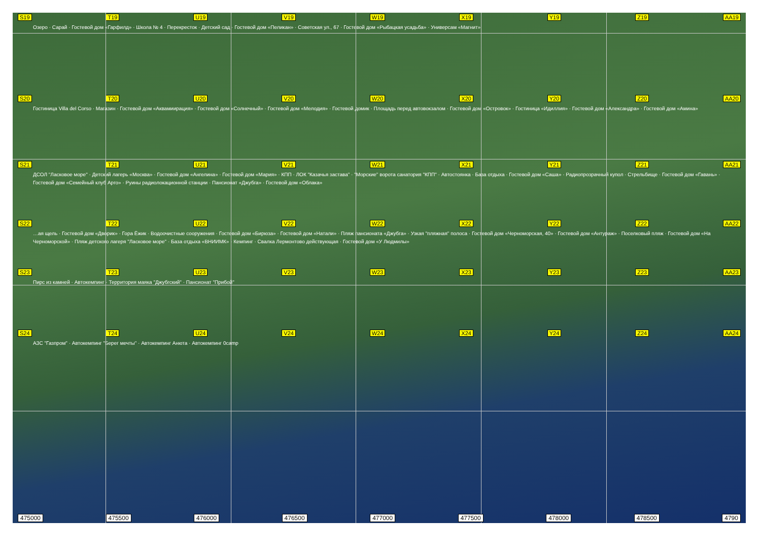S19 T19 U19 V19 W19 X19 Y19 Z19 AA19
Озеро · Сарай · Гостевой дом «Гарфилд» · Школа № 4 · Перекресток · Детский сад · Гостевой дом «Пеликан» · Советская ул., 67 · Гостевой дом «Рыбацкая усадьба» · Универсам «Магнит»
S20 T20 U20 V20 W20 X20 Y20 Z20 AA20
Гостиница Villa del Corso · Магазин · Гостевой дом «Аквамиирация» · Гостевой дом «Солнечный» · Гостевой дом «Мелодия» · Гостевой домик · Площадь перед автовокзалом · Гостевой дом «Островок» · Гостиница «Идиллия» · Гостевой дом «Александра» · Гостевой дом «Амина»
S21 T21 U21 V21 W21 X21 Y21 Z21 AA21
ДСОЛ "Ласковое море" · Детский лагерь «Москва» · Гостевой дом «Ангелина» · Гостевой дом «Мария» · КПП · ЛОК "Казачья застава" · "Морские" ворота санатория "КПП" · Автостоянка · База отдыха · Гостевой дом «Саша» · Радиопрозрачный купол · Стрельбище · Гостевой дом «Гавань» · Гостевой дом «Семейный клуб Арго» · Руины радиолокационной станции · Пансионат «Джубга» · Гостевой дом «Облака»
S22 T22 U22 V22 W22 X22 Y22 Z22 AA22
…ая щель · Гостевой дом «Дворик» · Гора Ёжик · Водоочистные сооружения · Гостевой дом «Бирюза» · Гостевой дом «Натали» · Пляж пансионата «Джубга» · Узкая "пляжная" полоса · Гостевой дом «Черноморская, 40» · Гостевой дом «Антураж» · Поселковый пляж · Гостевой дом «На Черноморской» · Пляж детского лагеря "Ласковое море" · База отдыха «ВНИИМК» · Кемпинг · Свалка Лермонтово действующая · Гостевой дом «У Людмилы»
S23 T23 U23 V23 W23 X23 Y23 Z23 AA23
Пирс из камней · Автокемпинг · Территория маяка "Джубгский" · Пансионат "Прибой"
S24 T24 U24 V24 W24 X24 Y24 Z24 AA24
АЗС "Газпром" · Автокемпинг "Берег мечты" · Автокемпинг Анюта · Автокемпинг 0camp
475000 475500 476000 476500 477000 477500 478000 478500 4790